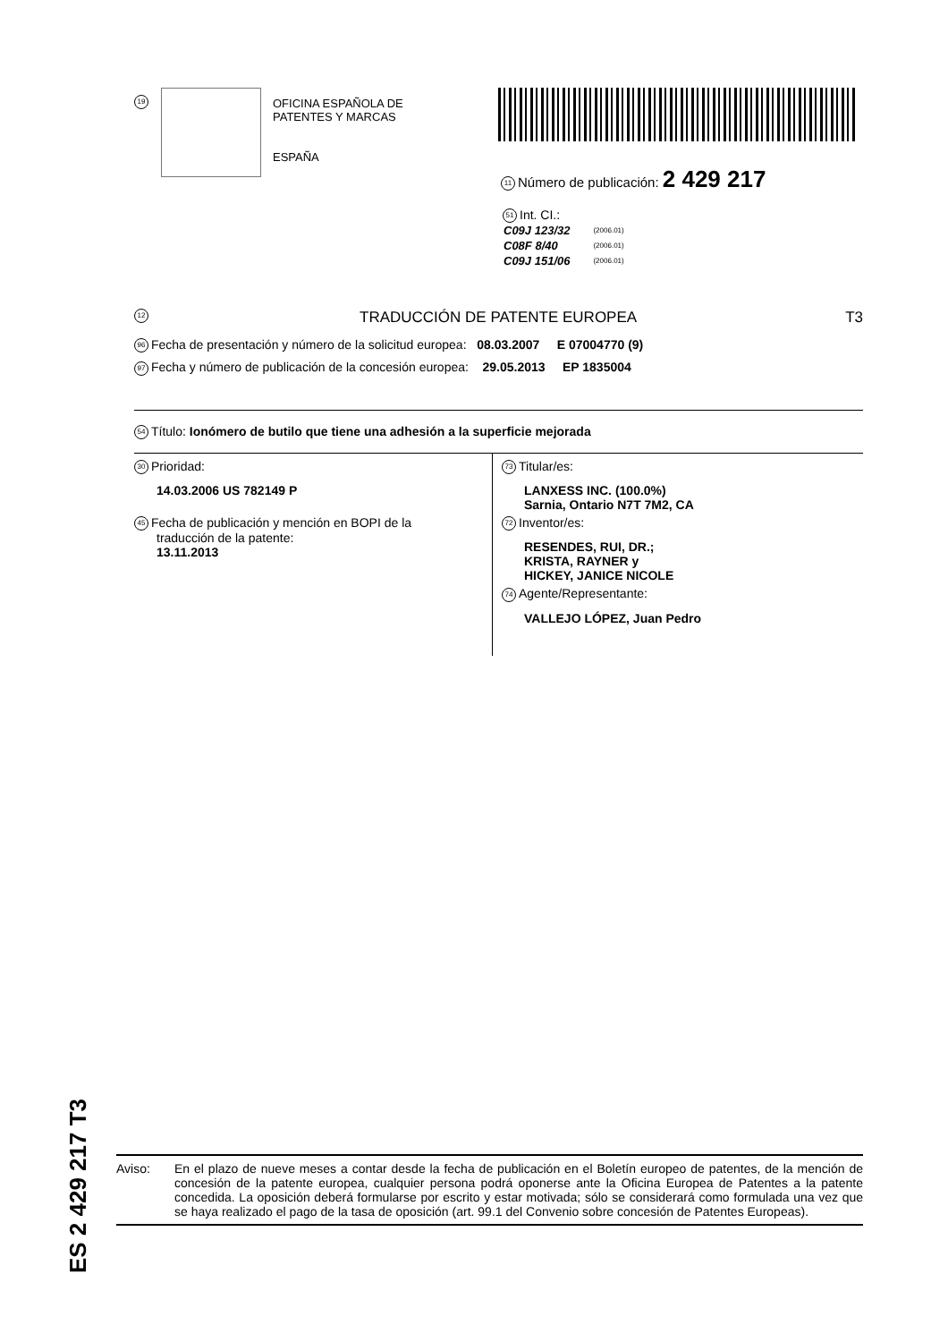19
OFICINA ESPAÑOLA DE
PATENTES Y MARCAS
ESPAÑA
11 Número de publicación: 2 429 217
51 Int. CI.:
| C09J 123/32 | (2006.01) |
| C08F 8/40 | (2006.01) |
| C09J 151/06 | (2006.01) |
12 TRADUCCIÓN DE PATENTE EUROPEA T3
96 Fecha de presentación y número de la solicitud europea: 08.03.2007 E 07004770 (9)
97 Fecha y número de publicación de la concesión europea: 29.05.2013 EP 1835004
54 Título: Ionómero de butilo que tiene una adhesión a la superficie mejorada
30 Prioridad:
14.03.2006 US 782149 P
45 Fecha de publicación y mención en BOPI de la
traducción de la patente:
13.11.2013
73 Titular/es:
LANXESS INC. (100.0%)
Sarnia, Ontario N7T 7M2, CA
72 Inventor/es:
RESENDES, RUI, DR.;
KRISTA, RAYNER y
HICKEY, JANICE NICOLE
74 Agente/Representante:
VALLEJO LÓPEZ, Juan Pedro
ES 2 429 217 T3
Aviso: En el plazo de nueve meses a contar desde la fecha de publicación en el Boletín europeo de patentes, de la mención de concesión de la patente europea, cualquier persona podrá oponerse ante la Oficina Europea de Patentes a la patente concedida. La oposición deberá formularse por escrito y estar motivada; sólo se considerará como formulada una vez que se haya realizado el pago de la tasa de oposición (art. 99.1 del Convenio sobre concesión de Patentes Europeas).